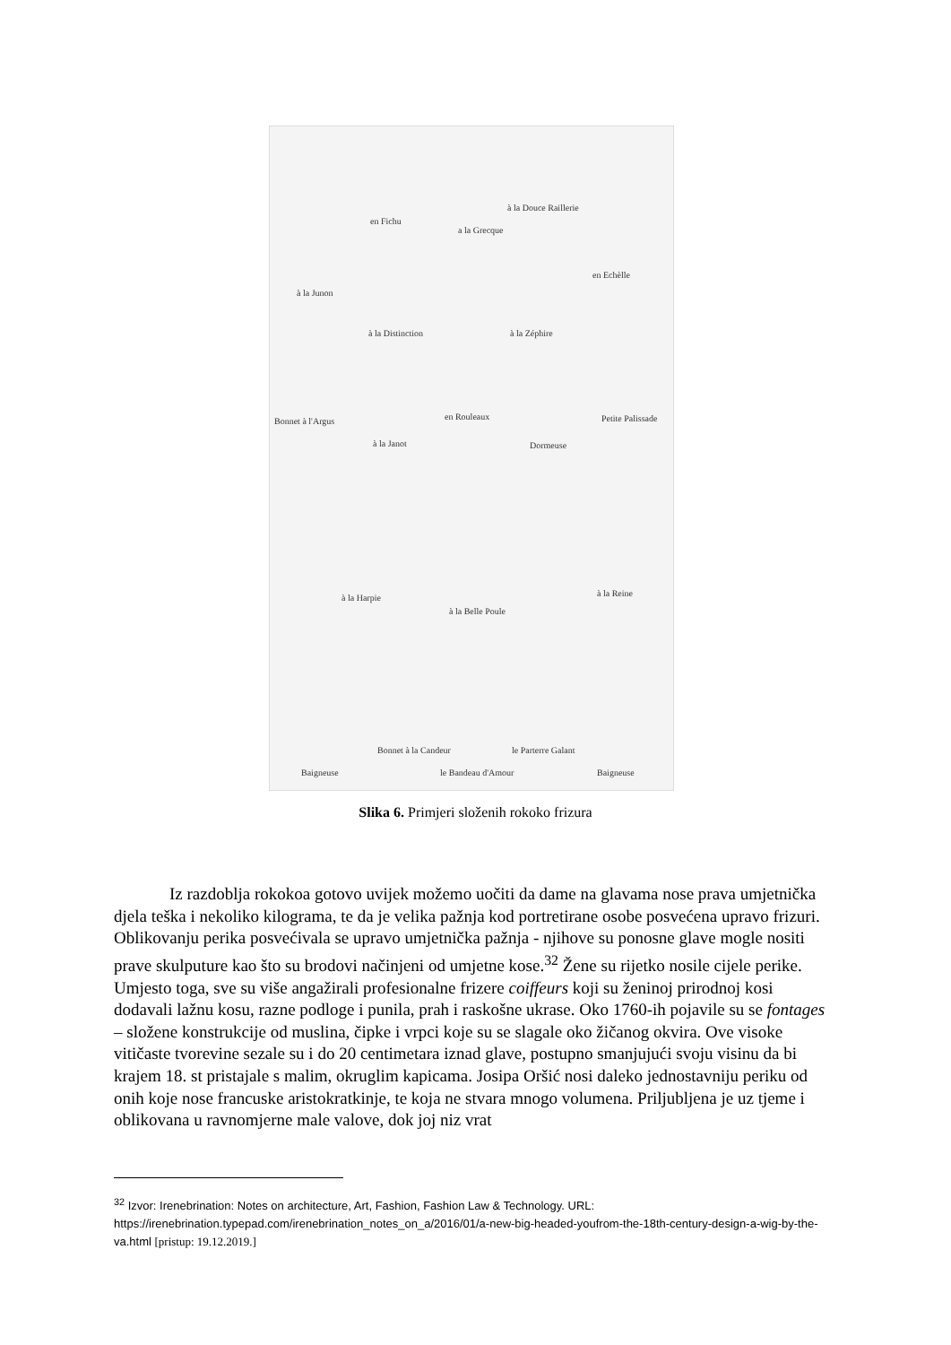à la Junon
en Fichu
a la Grecque
à la Douce Raillerie
en Echèlle
à la Distinction à la Zéphire
Bonnet à l'Argus en Rouleaux Petite Palissade
à la Janot Dormeuse
à la Harpie
à la Belle Poule
à la Reine
Bonnet à la Candeur le Parterre Galant
Baigneuse le Bandeau d'Amour Baigneuse
Slika 6. Primjeri složenih rokoko frizura
Iz razdoblja rokokoa gotovo uvijek možemo uočiti da dame na glavama nose prava umjetnička djela teška i nekoliko kilograma, te da je velika pažnja kod portretirane osobe posvećena upravo frizuri. Oblikovanju perika posvećivala se upravo umjetnička pažnja - njihove su ponosne glave mogle nositi prave skulputure kao što su brodovi načinjeni od umjetne kose.<sup>32</sup> Žene su rijetko nosile cijele perike. Umjesto toga, sve su više angažirali profesionalne frizere coiffeurs koji su ženinoj prirodnoj kosi dodavali lažnu kosu, razne podloge i punila, prah i raskošne ukrase. Oko 1760-ih pojavile su se fontages – složene konstrukcije od muslina, čipke i vrpci koje su se slagale oko žičanog okvira. Ove visoke vitičaste tvorevine sezale su i do 20 centimetara iznad glave, postupno smanjujući svoju visinu da bi krajem 18. st pristajale s malim, okruglim kapicama. Josipa Oršić nosi daleko jednostavniju periku od onih koje nose francuske aristokratkinje, te koja ne stvara mnogo volumena. Priljubljena je uz tjeme i oblikovana u ravnomjerne male valove, dok joj niz vrat
<sup>32</sup> Izvor: Irenebrination: Notes on architecture, Art, Fashion, Fashion Law & Technology. URL: https://irenebrination.typepad.com/irenebrination_notes_on_a/2016/01/a-new-big-headed-youfrom-the-18th-century-design-a-wig-by-the-va.html [pristup: 19.12.2019.]